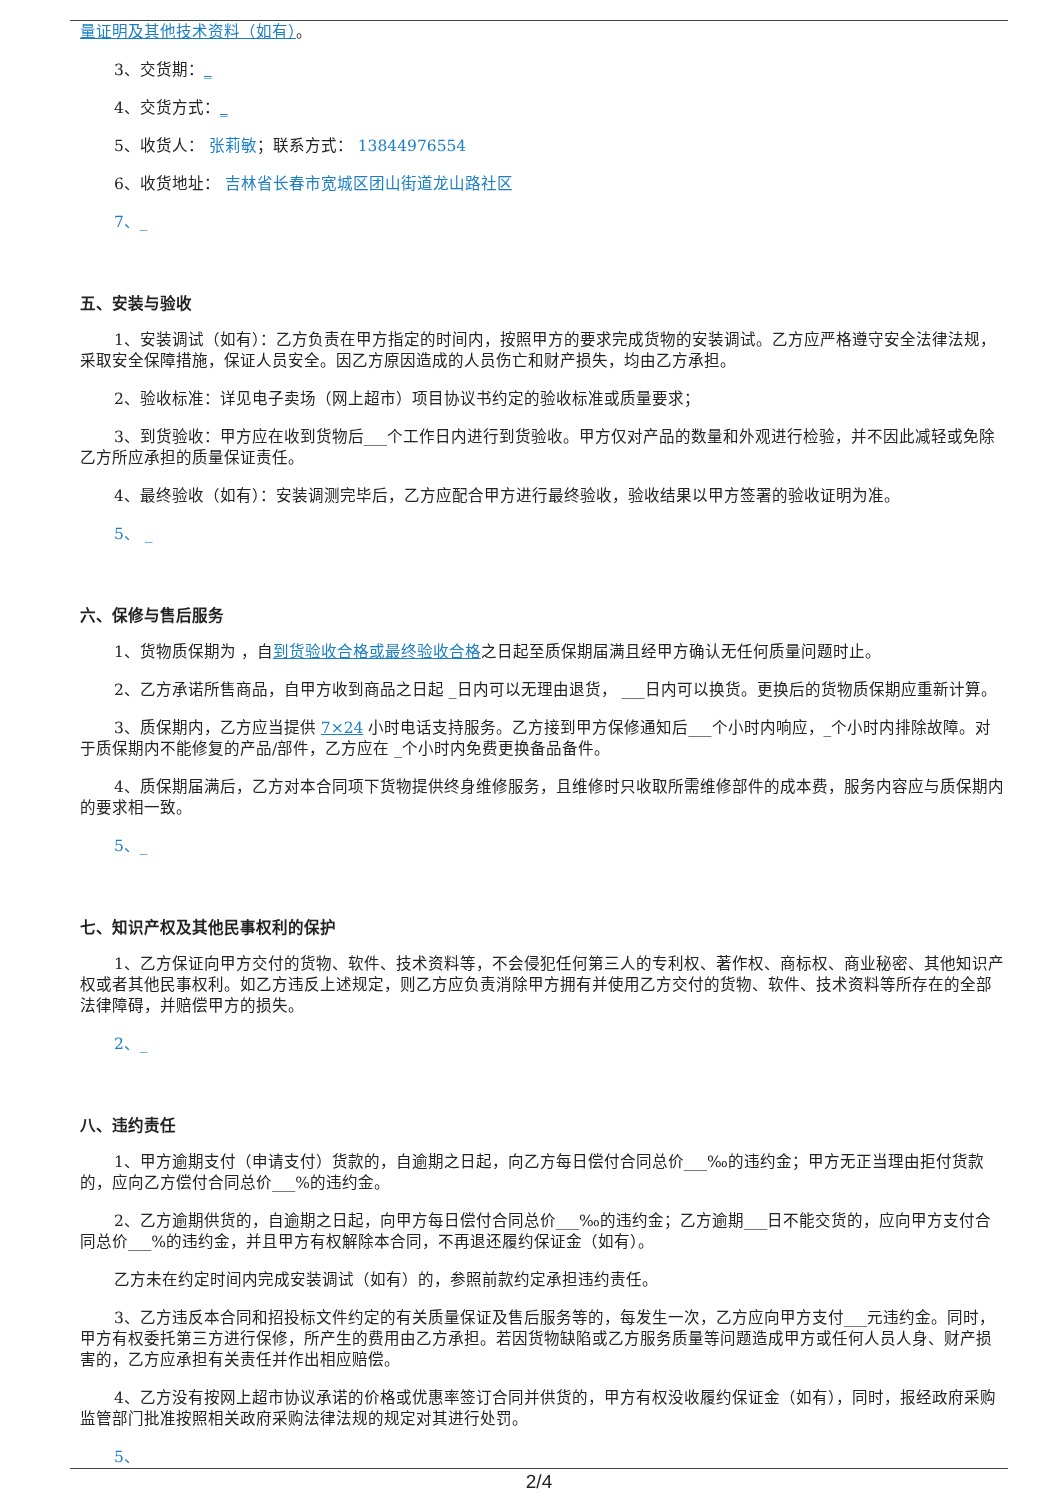量证明及其他技术资料（如有）。
3、交货期：_
4、交货方式：_
5、收货人： 张莉敏；联系方式： 13844976554
6、收货地址： 吉林省长春市宽城区团山街道龙山路社区
7、_
五、安装与验收
1、安装调试（如有）：乙方负责在甲方指定的时间内，按照甲方的要求完成货物的安装调试。乙方应严格遵守安全法律法规，采取安全保障措施，保证人员安全。因乙方原因造成的人员伤亡和财产损失，均由乙方承担。
2、验收标准：详见电子卖场（网上超市）项目协议书约定的验收标准或质量要求；
3、到货验收：甲方应在收到货物后___个工作日内进行到货验收。甲方仅对产品的数量和外观进行检验，并不因此减轻或免除乙方所应承担的质量保证责任。
4、最终验收（如有）：安装调测完毕后，乙方应配合甲方进行最终验收，验收结果以甲方签署的验收证明为准。
5、 _
六、保修与售后服务
1、货物质保期为 ，自到货验收合格或最终验收合格之日起至质保期届满且经甲方确认无任何质量问题时止。
2、乙方承诺所售商品，自甲方收到商品之日起 _日内可以无理由退货， ___日内可以换货。更换后的货物质保期应重新计算。
3、质保期内，乙方应当提供 7×24 小时电话支持服务。乙方接到甲方保修通知后___个小时内响应，_个小时内排除故障。对于质保期内不能修复的产品/部件，乙方应在 _个小时内免费更换备品备件。
4、质保期届满后，乙方对本合同项下货物提供终身维修服务，且维修时只收取所需维修部件的成本费，服务内容应与质保期内的要求相一致。
5、_
七、知识产权及其他民事权利的保护
1、乙方保证向甲方交付的货物、软件、技术资料等，不会侵犯任何第三人的专利权、著作权、商标权、商业秘密、其他知识产权或者其他民事权利。如乙方违反上述规定，则乙方应负责消除甲方拥有并使用乙方交付的货物、软件、技术资料等所存在的全部法律障碍，并赔偿甲方的损失。
2、_
八、违约责任
1、甲方逾期支付（申请支付）货款的，自逾期之日起，向乙方每日偿付合同总价___‰的违约金；甲方无正当理由拒付货款的，应向乙方偿付合同总价___%的违约金。
2、乙方逾期供货的，自逾期之日起，向甲方每日偿付合同总价___‰的违约金；乙方逾期___日不能交货的，应向甲方支付合同总价___%的违约金，并且甲方有权解除本合同，不再退还履约保证金（如有）。
乙方未在约定时间内完成安装调试（如有）的，参照前款约定承担违约责任。
3、乙方违反本合同和招投标文件约定的有关质量保证及售后服务等的，每发生一次，乙方应向甲方支付___元违约金。同时，甲方有权委托第三方进行保修，所产生的费用由乙方承担。若因货物缺陷或乙方服务质量等问题造成甲方或任何人员人身、财产损害的，乙方应承担有关责任并作出相应赔偿。
4、乙方没有按网上超市协议承诺的价格或优惠率签订合同并供货的，甲方有权没收履约保证金（如有），同时，报经政府采购监管部门批准按照相关政府采购法律法规的规定对其进行处罚。
5、
2/4